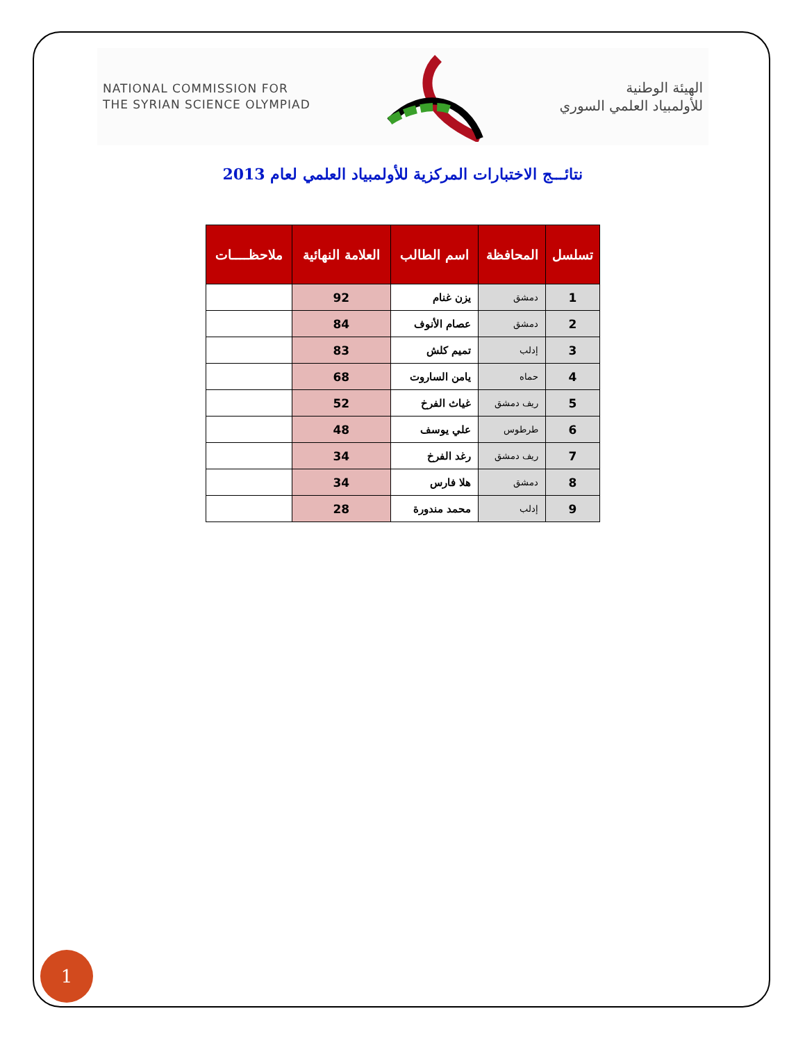NATIONAL COMMISSION FOR
THE SYRIAN SCIENCE OLYMPIAD
الهيئة الوطنية
للأولمبياد العلمي السوري
نتائـــج الاختبارات المركزية للأولمبياد العلمي لعام 2013
| تسلسل | المحافظة | اسم الطالب | العلامة النهائية | ملاحظــــات |
| --- | --- | --- | --- | --- |
| 1 | دمشق | يزن غنام | 92 | |
| 2 | دمشق | عصام الأنوف | 84 | |
| 3 | إدلب | تميم كلش | 83 | |
| 4 | حماه | يامن الساروت | 68 | |
| 5 | ريف دمشق | غياث الفرخ | 52 | |
| 6 | طرطوس | علي يوسف | 48 | |
| 7 | ريف دمشق | رغد الفرخ | 34 | |
| 8 | دمشق | هلا فارس | 34 | |
| 9 | إدلب | محمد مندورة | 28 | |
1